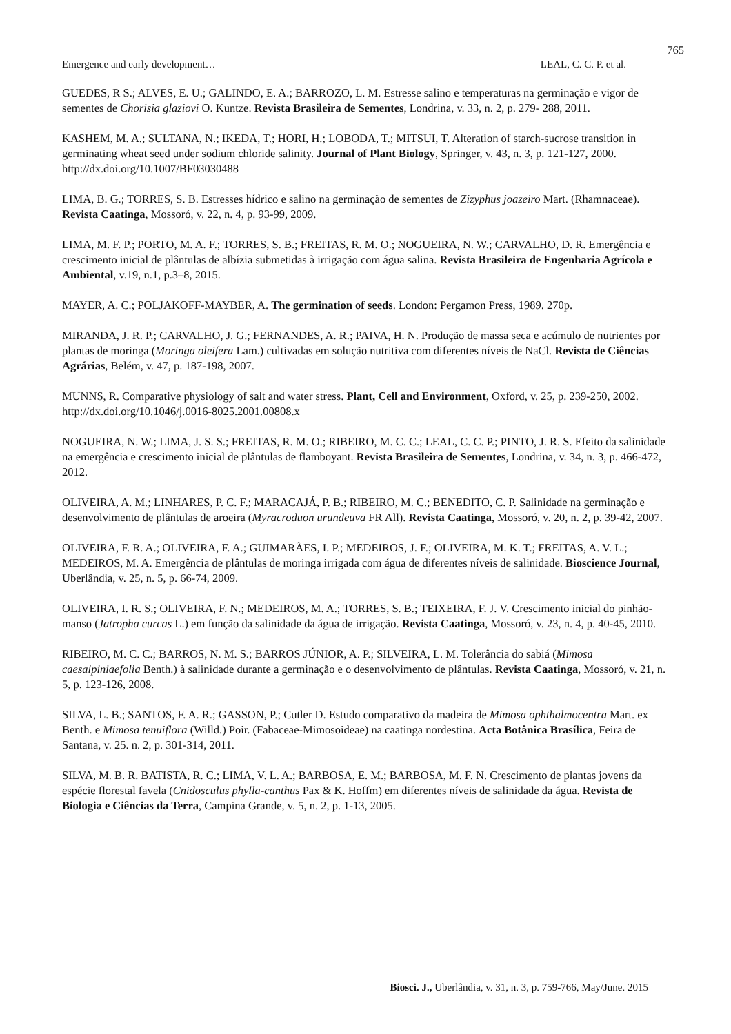765
Emergence and early development… LEAL, C. C. P. et al.
GUEDES, R S.; ALVES, E. U.; GALINDO, E. A.; BARROZO, L. M. Estresse salino e temperaturas na germinação e vigor de sementes de Chorisia glaziovi O. Kuntze. Revista Brasileira de Sementes, Londrina, v. 33, n. 2, p. 279- 288, 2011.
KASHEM, M. A.; SULTANA, N.; IKEDA, T.; HORI, H.; LOBODA, T.; MITSUI, T. Alteration of starch-sucrose transition in germinating wheat seed under sodium chloride salinity. Journal of Plant Biology, Springer, v. 43, n. 3, p. 121-127, 2000. http://dx.doi.org/10.1007/BF03030488
LIMA, B. G.; TORRES, S. B. Estresses hídrico e salino na germinação de sementes de Zizyphus joazeiro Mart. (Rhamnaceae). Revista Caatinga, Mossoró, v. 22, n. 4, p. 93-99, 2009.
LIMA, M. F. P.; PORTO, M. A. F.; TORRES, S. B.; FREITAS, R. M. O.; NOGUEIRA, N. W.; CARVALHO, D. R. Emergência e crescimento inicial de plântulas de albízia submetidas à irrigação com água salina. Revista Brasileira de Engenharia Agrícola e Ambiental, v.19, n.1, p.3–8, 2015.
MAYER, A. C.; POLJAKOFF-MAYBER, A. The germination of seeds. London: Pergamon Press, 1989. 270p.
MIRANDA, J. R. P.; CARVALHO, J. G.; FERNANDES, A. R.; PAIVA, H. N. Produção de massa seca e acúmulo de nutrientes por plantas de moringa (Moringa oleifera Lam.) cultivadas em solução nutritiva com diferentes níveis de NaCl. Revista de Ciências Agrárias, Belém, v. 47, p. 187-198, 2007.
MUNNS, R. Comparative physiology of salt and water stress. Plant, Cell and Environment, Oxford, v. 25, p. 239-250, 2002. http://dx.doi.org/10.1046/j.0016-8025.2001.00808.x
NOGUEIRA, N. W.; LIMA, J. S. S.; FREITAS, R. M. O.; RIBEIRO, M. C. C.; LEAL, C. C. P.; PINTO, J. R. S. Efeito da salinidade na emergência e crescimento inicial de plântulas de flamboyant. Revista Brasileira de Sementes, Londrina, v. 34, n. 3, p. 466-472, 2012.
OLIVEIRA, A. M.; LINHARES, P. C. F.; MARACAJÁ, P. B.; RIBEIRO, M. C.; BENEDITO, C. P. Salinidade na germinação e desenvolvimento de plântulas de aroeira (Myracroduon urundeuva FR All). Revista Caatinga, Mossoró, v. 20, n. 2, p. 39-42, 2007.
OLIVEIRA, F. R. A.; OLIVEIRA, F. A.; GUIMARÃES, I. P.; MEDEIROS, J. F.; OLIVEIRA, M. K. T.; FREITAS, A. V. L.; MEDEIROS, M. A. Emergência de plântulas de moringa irrigada com água de diferentes níveis de salinidade. Bioscience Journal, Uberlândia, v. 25, n. 5, p. 66-74, 2009.
OLIVEIRA, I. R. S.; OLIVEIRA, F. N.; MEDEIROS, M. A.; TORRES, S. B.; TEIXEIRA, F. J. V. Crescimento inicial do pinhão-manso (Jatropha curcas L.) em função da salinidade da água de irrigação. Revista Caatinga, Mossoró, v. 23, n. 4, p. 40-45, 2010.
RIBEIRO, M. C. C.; BARROS, N. M. S.; BARROS JÚNIOR, A. P.; SILVEIRA, L. M. Tolerância do sabiá (Mimosa caesalpiniaefolia Benth.) à salinidade durante a germinação e o desenvolvimento de plântulas. Revista Caatinga, Mossoró, v. 21, n. 5, p. 123-126, 2008.
SILVA, L. B.; SANTOS, F. A. R.; GASSON, P.; Cutler D. Estudo comparativo da madeira de Mimosa ophthalmocentra Mart. ex Benth. e Mimosa tenuiflora (Willd.) Poir. (Fabaceae-Mimosoideae) na caatinga nordestina. Acta Botânica Brasílica, Feira de Santana, v. 25. n. 2, p. 301-314, 2011.
SILVA, M. B. R. BATISTA, R. C.; LIMA, V. L. A.; BARBOSA, E. M.; BARBOSA, M. F. N. Crescimento de plantas jovens da espécie florestal favela (Cnidosculus phylla-canthus Pax & K. Hoffm) em diferentes níveis de salinidade da água. Revista de Biologia e Ciências da Terra, Campina Grande, v. 5, n. 2, p. 1-13, 2005.
Biosci. J., Uberlândia, v. 31, n. 3, p. 759-766, May/June. 2015